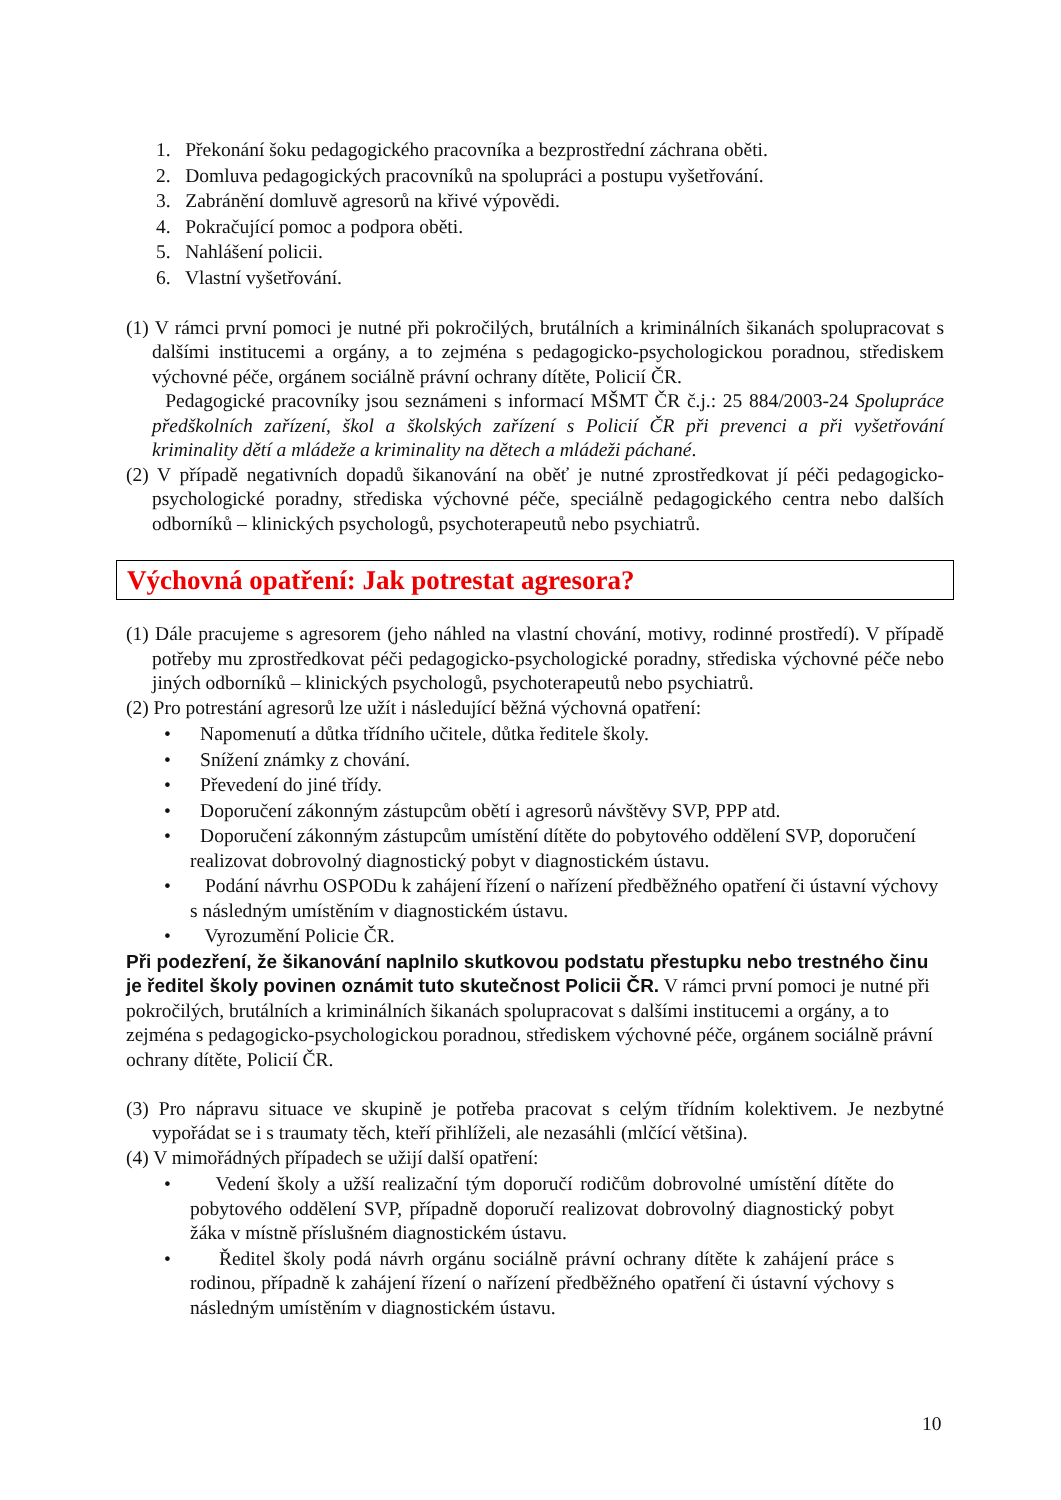1. Překonání šoku pedagogického pracovníka a bezprostřední záchrana oběti.
2. Domluva pedagogických pracovníků na spolupráci a postupu vyšetřování.
3. Zabránění domluvě agresorů na křivé výpovědi.
4. Pokračující pomoc a podpora oběti.
5. Nahlášení policii.
6. Vlastní vyšetřování.
(1) V rámci první pomoci je nutné při pokročilých, brutálních a kriminálních šikanách spolupracovat s dalšími institucemi a orgány, a to zejména s pedagogicko-psychologickou poradnou, střediskem výchovné péče, orgánem sociálně právní ochrany dítěte, Policií ČR.
Pedagogické pracovníky jsou seznámeni s informací MŠMT ČR č.j.: 25 884/2003-24 Spolupráce předškolních zařízení, škol a školských zařízení s Policií ČR při prevenci a při vyšetřování kriminality dětí a mládeže a kriminality na dětech a mládeži páchané.
(2) V případě negativních dopadů šikanování na oběť je nutné zprostředkovat jí péči pedagogicko-psychologické poradny, střediska výchovné péče, speciálně pedagogického centra nebo dalších odborníků – klinických psychologů, psychoterapeutů nebo psychiatrů.
Výchovná opatření: Jak potrestat agresora?
(1) Dále pracujeme s agresorem (jeho náhled na vlastní chování, motivy, rodinné prostředí). V případě potřeby mu zprostředkovat péči pedagogicko-psychologické poradny, střediska výchovné péče nebo jiných odborníků – klinických psychologů, psychoterapeutů nebo psychiatrů.
(2) Pro potrestání agresorů lze užít i následující běžná výchovná opatření:
• Napomenutí a důtka třídního učitele, důtka ředitele školy.
• Snížení známky z chování.
• Převedení do jiné třídy.
• Doporučení zákonným zástupcům obětí i agresorů návštěvy SVP, PPP atd.
• Doporučení zákonným zástupcům umístění dítěte do pobytového oddělení SVP, doporučení realizovat dobrovolný diagnostický pobyt v diagnostickém ústavu.
• Podání návrhu OSPODu k zahájení řízení o nařízení předběžného opatření či ústavní výchovy s následným umístěním v diagnostickém ústavu.
• Vyrozumění Policie ČR.
Při podezření, že šikanování naplnilo skutkovou podstatu přestupku nebo trestného činu je ředitel školy povinen oznámit tuto skutečnost Policii ČR. V rámci první pomoci je nutné při pokročilých, brutálních a kriminálních šikanách spolupracovat s dalšími institucemi a orgány, a to zejména s pedagogicko-psychologickou poradnou, střediskem výchovné péče, orgánem sociálně právní ochrany dítěte, Policií ČR.
(3) Pro nápravu situace ve skupině je potřeba pracovat s celým třídním kolektivem. Je nezbytné vypořádat se i s traumaty těch, kteří přihlíželi, ale nezasáhli (mlčící většina).
(4) V mimořádných případech se užijí další opatření:
• Vedení školy a užší realizační tým doporučí rodičům dobrovolné umístění dítěte do pobytového oddělení SVP, případně doporučí realizovat dobrovolný diagnostický pobyt žáka v místně příslušném diagnostickém ústavu.
• Ředitel školy podá návrh orgánu sociálně právní ochrany dítěte k zahájení práce s rodinou, případně k zahájení řízení o nařízení předběžného opatření či ústavní výchovy s následným umístěním v diagnostickém ústavu.
10